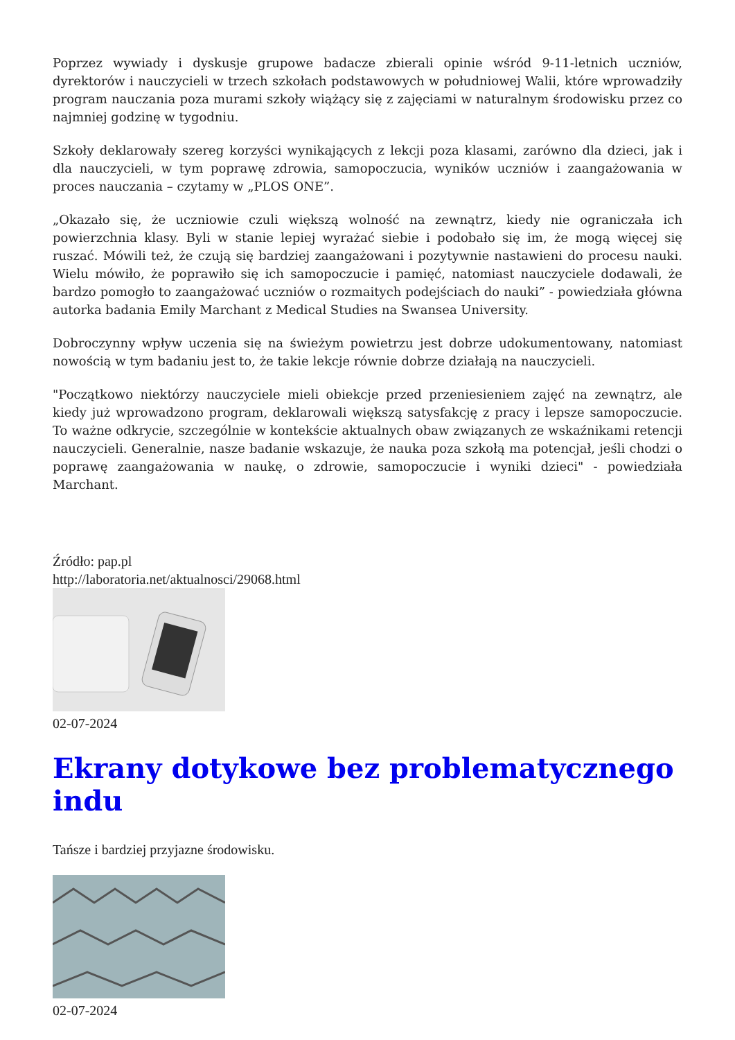Poprzez wywiady i dyskusje grupowe badacze zbierali opinie wśród 9-11-letnich uczniów, dyrektorów i nauczycieli w trzech szkołach podstawowych w południowej Walii, które wprowadziły program nauczania poza murami szkoły wiążący się z zajęciami w naturalnym środowisku przez co najmniej godzinę w tygodniu.
Szkoły deklarowały szereg korzyści wynikających z lekcji poza klasami, zarówno dla dzieci, jak i dla nauczycieli, w tym poprawę zdrowia, samopoczucia, wyników uczniów i zaangażowania w proces nauczania – czytamy w „PLOS ONE”.
„Okazało się, że uczniowie czuli większą wolność na zewnątrz, kiedy nie ograniczała ich powierzchnia klasy. Byli w stanie lepiej wyrażać siebie i podobało się im, że mogą więcej się ruszać. Mówili też, że czują się bardziej zaangażowani i pozytywnie nastawieni do procesu nauki. Wielu mówiło, że poprawiło się ich samopoczucie i pamięć, natomiast nauczyciele dodawali, że bardzo pomogło to zaangażować uczniów o rozmaitych podejściach do nauki” - powiedziała główna autorka badania Emily Marchant z Medical Studies na Swansea University.
Dobroczynny wpływ uczenia się na świeżym powietrzu jest dobrze udokumentowany, natomiast nowością w tym badaniu jest to, że takie lekcje równie dobrze działają na nauczycieli.
"Początkowo niektórzy nauczyciele mieli obiekcje przed przeniesieniem zajęć na zewnątrz, ale kiedy już wprowadzono program, deklarowali większą satysfakcję z pracy i lepsze samopoczucie. To ważne odkrycie, szczególnie w kontekście aktualnych obaw związanych ze wskaźnikami retencji nauczycieli. Generalnie, nasze badanie wskazuje, że nauka poza szkołą ma potencjał, jeśli chodzi o poprawę zaangażowania w naukę, o zdrowie, samopoczucie i wyniki dzieci" - powiedziała Marchant.
Źródło: pap.pl
http://laboratoria.net/aktualnosci/29068.html
02-07-2024
Ekrany dotykowe bez problematycznego indu
Tańsze i bardziej przyjazne środowisku.
02-07-2024